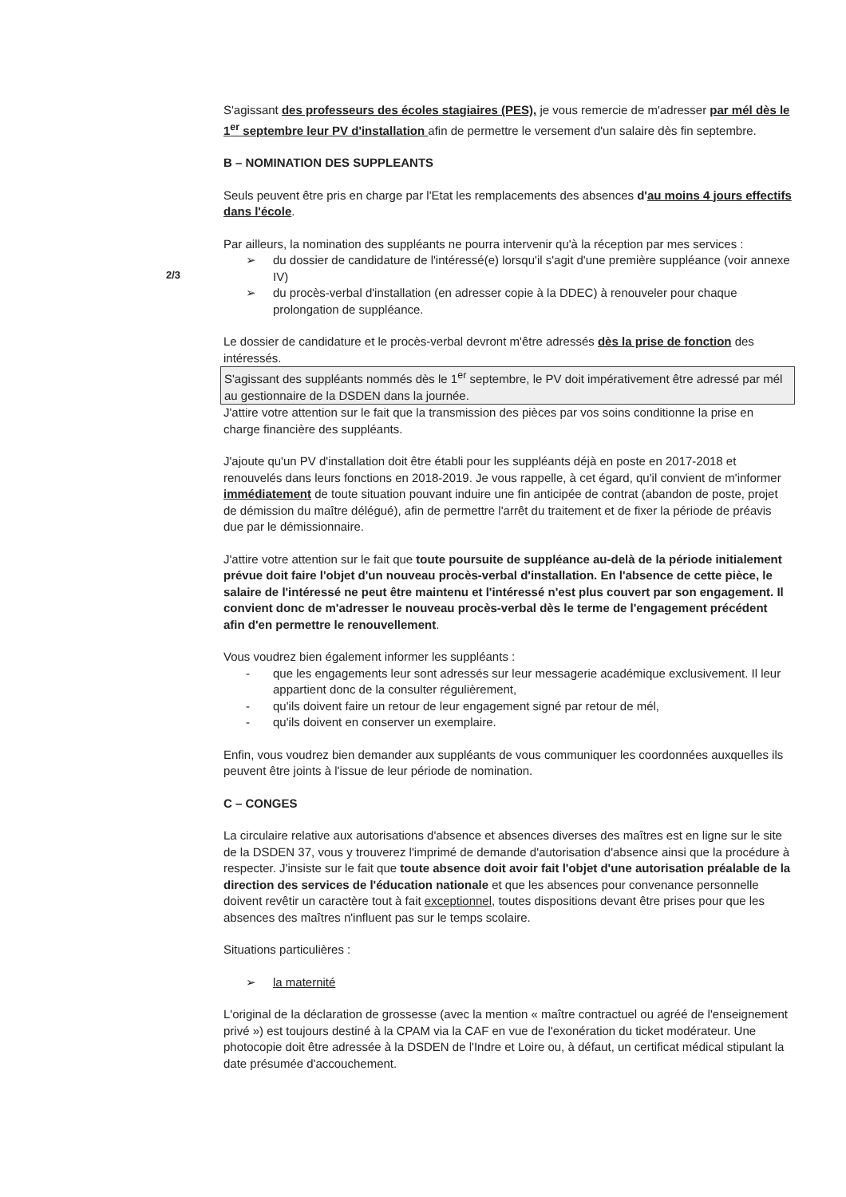2/3
S'agissant des professeurs des écoles stagiaires (PES), je vous remercie de m'adresser par mél dès le 1<sup>er</sup> septembre leur PV d'installation afin de permettre le versement d'un salaire dès fin septembre.
B – NOMINATION DES SUPPLEANTS
Seuls peuvent être pris en charge par l'Etat les remplacements des absences d'au moins 4 jours effectifs dans l'école.
Par ailleurs, la nomination des suppléants ne pourra intervenir qu'à la réception par mes services :
➢ du dossier de candidature de l'intéressé(e) lorsqu'il s'agit d'une première suppléance (voir annexe IV)
➢ du procès-verbal d'installation (en adresser copie à la DDEC) à renouveler pour chaque prolongation de suppléance.
Le dossier de candidature et le procès-verbal devront m'être adressés dès la prise de fonction des intéressés.
S'agissant des suppléants nommés dès le 1<sup>er</sup> septembre, le PV doit impérativement être adressé par mél au gestionnaire de la DSDEN dans la journée.
J'attire votre attention sur le fait que la transmission des pièces par vos soins conditionne la prise en charge financière des suppléants.
J'ajoute qu'un PV d'installation doit être établi pour les suppléants déjà en poste en 2017-2018 et renouvelés dans leurs fonctions en 2018-2019. Je vous rappelle, à cet égard, qu'il convient de m'informer immédiatement de toute situation pouvant induire une fin anticipée de contrat (abandon de poste, projet de démission du maître délégué), afin de permettre l'arrêt du traitement et de fixer la période de préavis due par le démissionnaire.
J'attire votre attention sur le fait que toute poursuite de suppléance au-delà de la période initialement prévue doit faire l'objet d'un nouveau procès-verbal d'installation. En l'absence de cette pièce, le salaire de l'intéressé ne peut être maintenu et l'intéressé n'est plus couvert par son engagement. Il convient donc de m'adresser le nouveau procès-verbal dès le terme de l'engagement précédent afin d'en permettre le renouvellement.
Vous voudrez bien également informer les suppléants :
- que les engagements leur sont adressés sur leur messagerie académique exclusivement. Il leur appartient donc de la consulter régulièrement,
- qu'ils doivent faire un retour de leur engagement signé par retour de mél,
- qu'ils doivent en conserver un exemplaire.
Enfin, vous voudrez bien demander aux suppléants de vous communiquer les coordonnées auxquelles ils peuvent être joints à l'issue de leur période de nomination.
C – CONGES
La circulaire relative aux autorisations d'absence et absences diverses des maîtres est en ligne sur le site de la DSDEN 37, vous y trouverez l'imprimé de demande d'autorisation d'absence ainsi que la procédure à respecter. J'insiste sur le fait que toute absence doit avoir fait l'objet d'une autorisation préalable de la direction des services de l'éducation nationale et que les absences pour convenance personnelle doivent revêtir un caractère tout à fait exceptionnel, toutes dispositions devant être prises pour que les absences des maîtres n'influent pas sur le temps scolaire.
Situations particulières :
➢ la maternité
L'original de la déclaration de grossesse (avec la mention « maître contractuel ou agréé de l'enseignement privé ») est toujours destiné à la CPAM via la CAF en vue de l'exonération du ticket modérateur. Une photocopie doit être adressée à la DSDEN de l'Indre et Loire ou, à défaut, un certificat médical stipulant la date présumée d'accouchement.